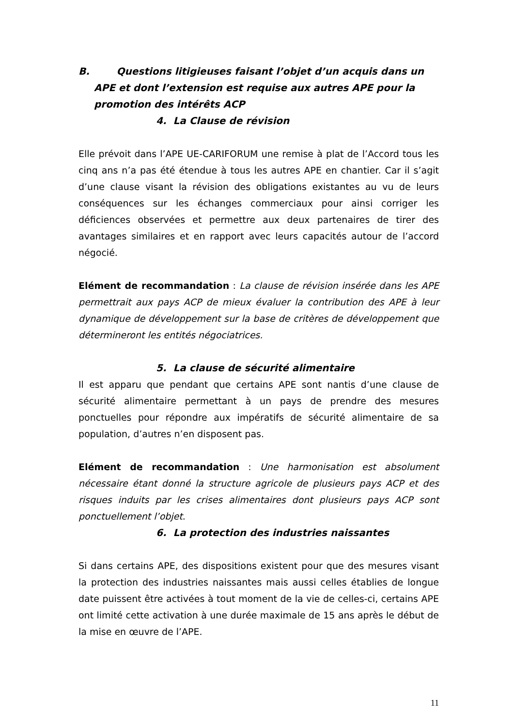B. Questions litigieuses faisant l’objet d’un acquis dans un APE et dont l’extension est requise aux autres APE pour la promotion des intérêts ACP
4. La Clause de révision
Elle prévoit dans l’APE UE-CARIFORUM une remise à plat de l’Accord tous les cinq ans n’a pas été étendue à tous les autres APE en chantier. Car il s’agit d’une clause visant la révision des obligations existantes au vu de leurs conséquences sur les échanges commerciaux pour ainsi corriger les déficiences observées et permettre aux deux partenaires de tirer des avantages similaires et en rapport avec leurs capacités autour de l’accord négocié.
Elément de recommandation : La clause de révision insérée dans les APE permettrait aux pays ACP de mieux évaluer la contribution des APE à leur dynamique de développement sur la base de critères de développement que détermineront les entités négociatrices.
5. La clause de sécurité alimentaire
Il est apparu que pendant que certains APE sont nantis d’une clause de sécurité alimentaire permettant à un pays de prendre des mesures ponctuelles pour répondre aux impératifs de sécurité alimentaire de sa population, d’autres n’en disposent pas.
Elément de recommandation : Une harmonisation est absolument nécessaire étant donné la structure agricole de plusieurs pays ACP et des risques induits par les crises alimentaires dont plusieurs pays ACP sont ponctuellement l’objet.
6. La protection des industries naissantes
Si dans certains APE, des dispositions existent pour que des mesures visant la protection des industries naissantes mais aussi celles établies de longue date puissent être activées à tout moment de la vie de celles-ci, certains APE ont limité cette activation à une durée maximale de 15 ans après le début de la mise en œuvre de l’APE.
11